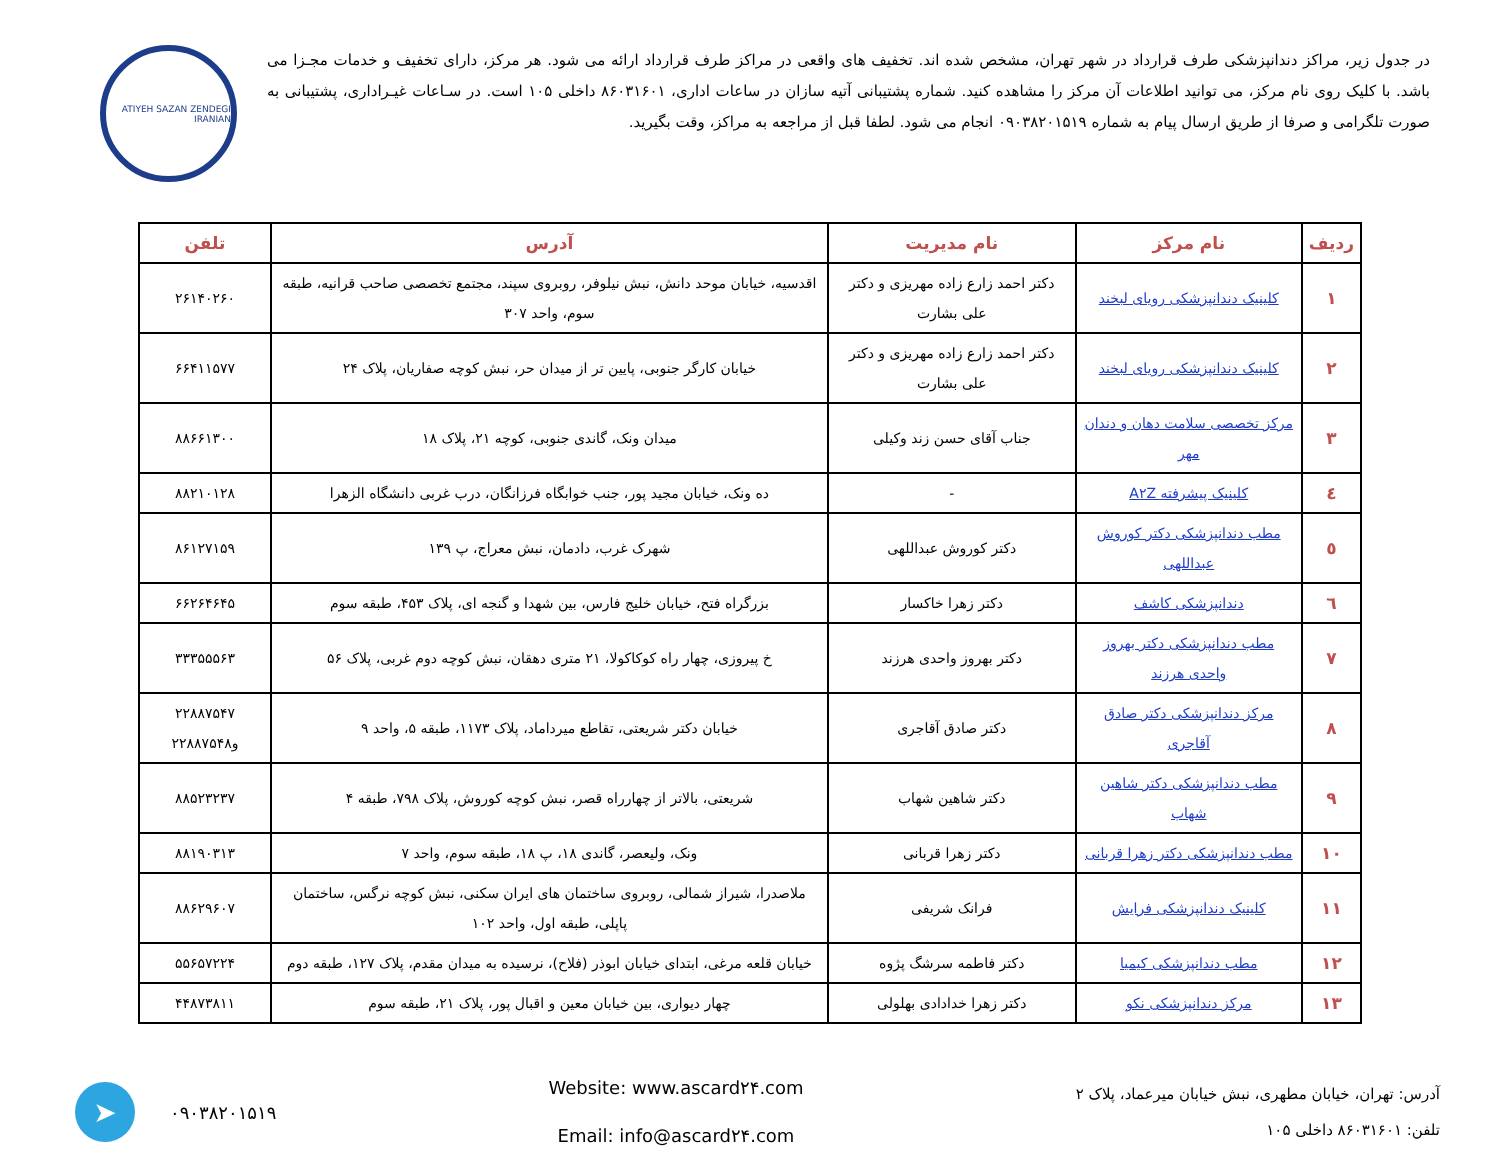در جدول زیر، مراکز دندانپزشکی طرف قرارداد در شهر تهران، مشخص شده اند. تخفیف های واقعی در مراکز طرف قرارداد ارائه می شود. هر مرکز، دارای تخفیف و خدمات مجـزا می باشد. با کلیک روی نام مرکز، می توانید اطلاعات آن مرکز را مشاهده کنید. شماره پشتیبانی آتیه سازان در ساعات اداری، ۸۶۰۳۱۶۰۱ داخلی ۱۰۵ است. در سـاعات غیـراداری، پشتیبانی به صورت تلگرامی و صرفا از طریق ارسال پیام به شماره ۰۹۰۳۸۲۰۱۵۱۹ انجام می شود. لطفا قبل از مراجعه به مراکز، وقت بگیرید.
ATIYEH SAZAN ZENDEGI IRANIAN
| ردیف | نام مرکز | نام مدیریت | آدرس | تلفن |
| --- | --- | --- | --- | --- |
| ۱ | کلینیک دندانپزشکی رویای لبخند | دکتر احمد زارع زاده مهریزی و دکتر علی بشارت | اقدسیه، خیابان موحد دانش، نبش نیلوفر، روبروی سپند، مجتمع تخصصی صاحب قرانیه، طبقه سوم، واحد ۳۰۷ | ۲۶۱۴۰۲۶۰ |
| ۲ | کلینیک دندانپزشکی رویای لبخند | دکتر احمد زارع زاده مهریزی و دکتر علی بشارت | خیابان کارگر جنوبی، پایین تر از میدان حر، نبش کوچه صفاریان، پلاک ۲۴ | ۶۶۴۱۱۵۷۷ |
| ۳ | مرکز تخصصی سلامت دهان و دندان مهر | جناب آقای حسن زند وکیلی | میدان ونک، گاندی جنوبی، کوچه ۲۱، پلاک ۱۸ | ۸۸۶۶۱۳۰۰ |
| ٤ | کلینیک پیشرفته A۲Z | - | ده ونک، خیابان مجید پور، جنب خوابگاه فرزانگان، درب غربی دانشگاه الزهرا | ۸۸۲۱۰۱۲۸ |
| ٥ | مطب دندانپزشکی دکتر کوروش عبداللهی | دکتر کوروش عبداللهی | شهرک غرب، دادمان، نبش معراج، پ ۱۳۹ | ۸۶۱۲۷۱۵۹ |
| ٦ | دندانپزشکی کاشف | دکتر زهرا خاکسار | بزرگراه فتح، خیابان خلیج فارس، بین شهدا و گنجه ای، پلاک ۴۵۳، طبقه سوم | ۶۶۲۶۴۶۴۵ |
| ۷ | مطب دندانپزشکی دکتر بهروز واحدی هرزند | دکتر بهروز واحدی هرزند | خ پیروزی، چهار راه کوکاکولا، ۲۱ متری دهقان، نبش کوچه دوم غربی، پلاک ۵۶ | ۳۳۳۵۵۵۶۳ |
| ۸ | مرکز دندانپزشکی دکتر صادق آقاجری | دکتر صادق آقاجری | خیابان دکتر شریعتی، تقاطع میرداماد، پلاک ۱۱۷۳، طبقه ۵، واحد ۹ | ۲۲۸۸۷۵۴۷ و۲۲۸۸۷۵۴۸ |
| ۹ | مطب دندانپزشکی دکتر شاهین شهاب | دکتر شاهین شهاب | شریعتی، بالاتر از چهارراه قصر، نبش کوچه کوروش، پلاک ۷۹۸، طبقه ۴ | ۸۸۵۲۳۲۳۷ |
| ۱۰ | مطب دندانپزشکی دکتر زهرا قربانی | دکتر زهرا قربانی | ونک، ولیعصر، گاندی ۱۸، پ ۱۸، طبقه سوم، واحد ۷ | ۸۸۱۹۰۳۱۳ |
| ۱۱ | کلینیک دندانپزشکی فرایش | فرانک شریفی | ملاصدرا، شیراز شمالی، روبروی ساختمان های ایران سکنی، نبش کوچه نرگس، ساختمان پاپلی، طبقه اول، واحد ۱۰۲ | ۸۸۶۲۹۶۰۷ |
| ۱۲ | مطب دندانپزشکی کیمیا | دکتر فاطمه سرشگ پژوه | خیابان قلعه مرغی، ابتدای خیابان ابوذر (فلاح)، نرسیده به میدان مقدم، پلاک ۱۲۷، طبقه دوم | ۵۵۶۵۷۲۲۴ |
| ۱۳ | مرکز دندانپزشکی نکو | دکتر زهرا خدادادی بهلولی | چهار دیواری، بین خیابان معین و اقبال پور، پلاک ۲۱، طبقه سوم | ۴۴۸۷۳۸۱۱ |
آدرس: تهران، خیابان مطهری، نبش خیابان میرعماد، پلاک ۲
تلفن: ۸۶۰۳۱۶۰۱ داخلی ۱۰۵
Website: www.ascard۲۴.com
Email: info@ascard۲۴.com
۰۹۰۳۸۲۰۱۵۱۹
➤